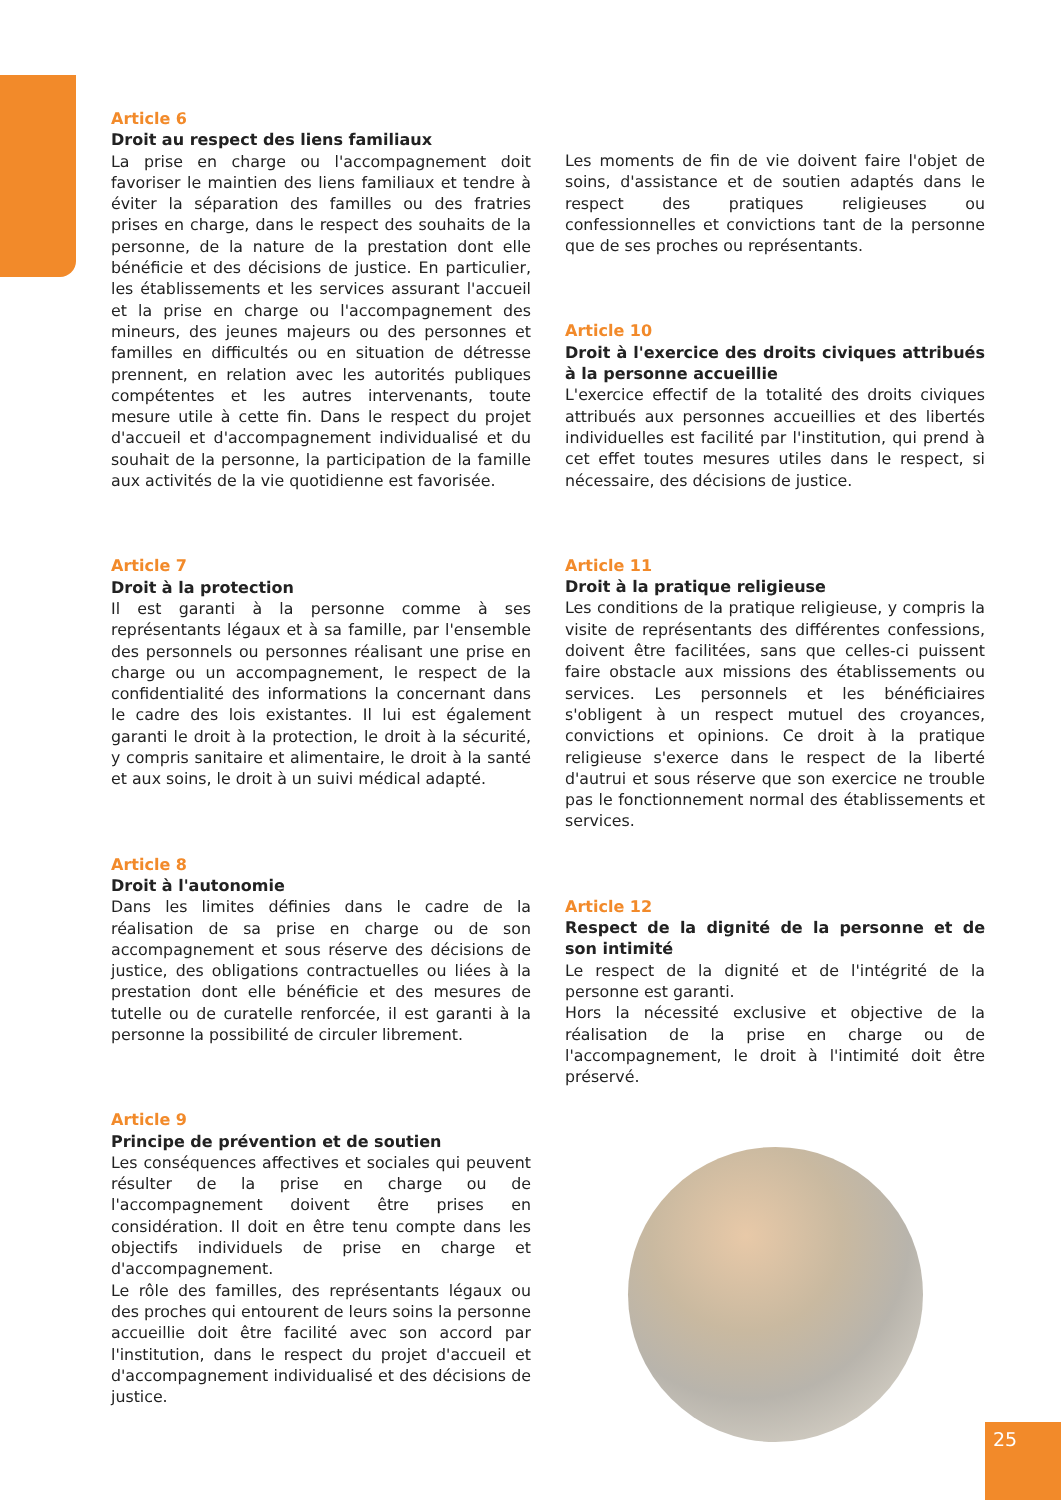Article 6
Droit au respect des liens familiaux
La prise en charge ou l'accompagnement doit favoriser le maintien des liens familiaux et tendre à éviter la séparation des familles ou des fratries prises en charge, dans le respect des souhaits de la personne, de la nature de la prestation dont elle bénéficie et des décisions de justice. En particulier, les établissements et les services assurant l'accueil et la prise en charge ou l'accompagnement des mineurs, des jeunes majeurs ou des personnes et familles en difficultés ou en situation de détresse prennent, en relation avec les autorités publiques compétentes et les autres intervenants, toute mesure utile à cette fin. Dans le respect du projet d'accueil et d'accompagnement individualisé et du souhait de la personne, la participation de la famille aux activités de la vie quotidienne est favorisée.
Article 7
Droit à la protection
Il est garanti à la personne comme à ses représentants légaux et à sa famille, par l'ensemble des personnels ou personnes réalisant une prise en charge ou un accompagnement, le respect de la confidentialité des informations la concernant dans le cadre des lois existantes. Il lui est également garanti le droit à la protection, le droit à la sécurité, y compris sanitaire et alimentaire, le droit à la santé et aux soins, le droit à un suivi médical adapté.
Article 8
Droit à l'autonomie
Dans les limites définies dans le cadre de la réalisation de sa prise en charge ou de son accompagnement et sous réserve des décisions de justice, des obligations contractuelles ou liées à la prestation dont elle bénéficie et des mesures de tutelle ou de curatelle renforcée, il est garanti à la personne la possibilité de circuler librement.
Article 9
Principe de prévention et de soutien
Les conséquences affectives et sociales qui peuvent résulter de la prise en charge ou de l'accompagnement doivent être prises en considération. Il doit en être tenu compte dans les objectifs individuels de prise en charge et d'accompagnement.
Le rôle des familles, des représentants légaux ou des proches qui entourent de leurs soins la personne accueillie doit être facilité avec son accord par l'institution, dans le respect du projet d'accueil et d'accompagnement individualisé et des décisions de justice.
Les moments de fin de vie doivent faire l'objet de soins, d'assistance et de soutien adaptés dans le respect des pratiques religieuses ou confessionnelles et convictions tant de la personne que de ses proches ou représentants.
Article 10
Droit à l'exercice des droits civiques attribués à la personne accueillie
L'exercice effectif de la totalité des droits civiques attribués aux personnes accueillies et des libertés individuelles est facilité par l'institution, qui prend à cet effet toutes mesures utiles dans le respect, si nécessaire, des décisions de justice.
Article 11
Droit à la pratique religieuse
Les conditions de la pratique religieuse, y compris la visite de représentants des différentes confessions, doivent être facilitées, sans que celles-ci puissent faire obstacle aux missions des établissements ou services. Les personnels et les bénéficiaires s'obligent à un respect mutuel des croyances, convictions et opinions. Ce droit à la pratique religieuse s'exerce dans le respect de la liberté d'autrui et sous réserve que son exercice ne trouble pas le fonctionnement normal des établissements et services.
Article 12
Respect de la dignité de la personne et de son intimité
Le respect de la dignité et de l'intégrité de la personne est garanti.
Hors la nécessité exclusive et objective de la réalisation de la prise en charge ou de l'accompagnement, le droit à l'intimité doit être préservé.
25